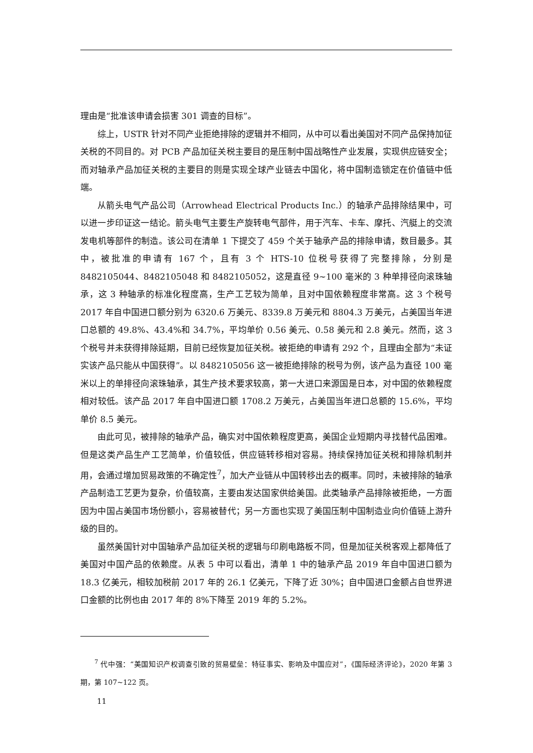理由是“批准该申请会损害 301 调查的目标”。
综上，USTR 针对不同产业拒绝排除的逻辑并不相同，从中可以看出美国对不同产品保持加征关税的不同目的。对 PCB 产品加征关税主要目的是压制中国战略性产业发展，实现供应链安全；而对轴承产品加征关税的主要目的则是实现全球产业链去中国化，将中国制造锁定在价值链中低端。
从箭头电气产品公司（Arrowhead Electrical Products Inc.）的轴承产品排除结果中，可以进一步印证这一结论。箭头电气主要生产旋转电气部件，用于汽车、卡车、摩托、汽艇上的交流发电机等部件的制造。该公司在清单 1 下提交了 459 个关于轴承产品的排除申请，数目最多。其中，被批准的申请有 167 个，且有 3 个 HTS-10 位税号获得了完整排除，分别是 8482105044、8482105048 和 8482105052，这是直径 9~100 毫米的 3 种单排径向滚珠轴承，这 3 种轴承的标准化程度高，生产工艺较为简单，且对中国依赖程度非常高。这 3 个税号 2017 年自中国进口额分别为 6320.6 万美元、8339.8 万美元和 8804.3 万美元，占美国当年进口总额的 49.8%、43.4%和 34.7%，平均单价 0.56 美元、0.58 美元和 2.8 美元。然而，这 3 个税号并未获得排除延期，目前已经恢复加征关税。被拒绝的申请有 292 个，且理由全部为“未证实该产品只能从中国获得”。以 8482105056 这一被拒绝排除的税号为例，该产品为直径 100 毫米以上的单排径向滚珠轴承，其生产技术要求较高，第一大进口来源国是日本，对中国的依赖程度相对较低。该产品 2017 年自中国进口额 1708.2 万美元，占美国当年进口总额的 15.6%，平均单价 8.5 美元。
由此可见，被排除的轴承产品，确实对中国依赖程度更高，美国企业短期内寻找替代品困难。但是这类产品生产工艺简单，价值较低，供应链转移相对容易。持续保持加征关税和排除机制并用，会通过增加贸易政策的不确定性<sup>7</sup>，加大产业链从中国转移出去的概率。同时，未被排除的轴承产品制造工艺更为复杂，价值较高，主要由发达国家供给美国。此类轴承产品排除被拒绝，一方面因为中国占美国市场份额小，容易被替代；另一方面也实现了美国压制中国制造业向价值链上游升级的目的。
虽然美国针对中国轴承产品加征关税的逻辑与印刷电路板不同，但是加征关税客观上都降低了美国对中国产品的依赖度。从表 5 中可以看出，清单 1 中的轴承产品 2019 年自中国进口额为 18.3 亿美元，相较加税前 2017 年的 26.1 亿美元，下降了近 30%；自中国进口金额占自世界进口金额的比例也由 2017 年的 8%下降至 2019 年的 5.2%。
<sup>7</sup> 代中强：“美国知识产权调查引致的贸易壁垒：特征事实、影响及中国应对”，《国际经济评论》，2020 年第 3 期，第 107~122 页。
11